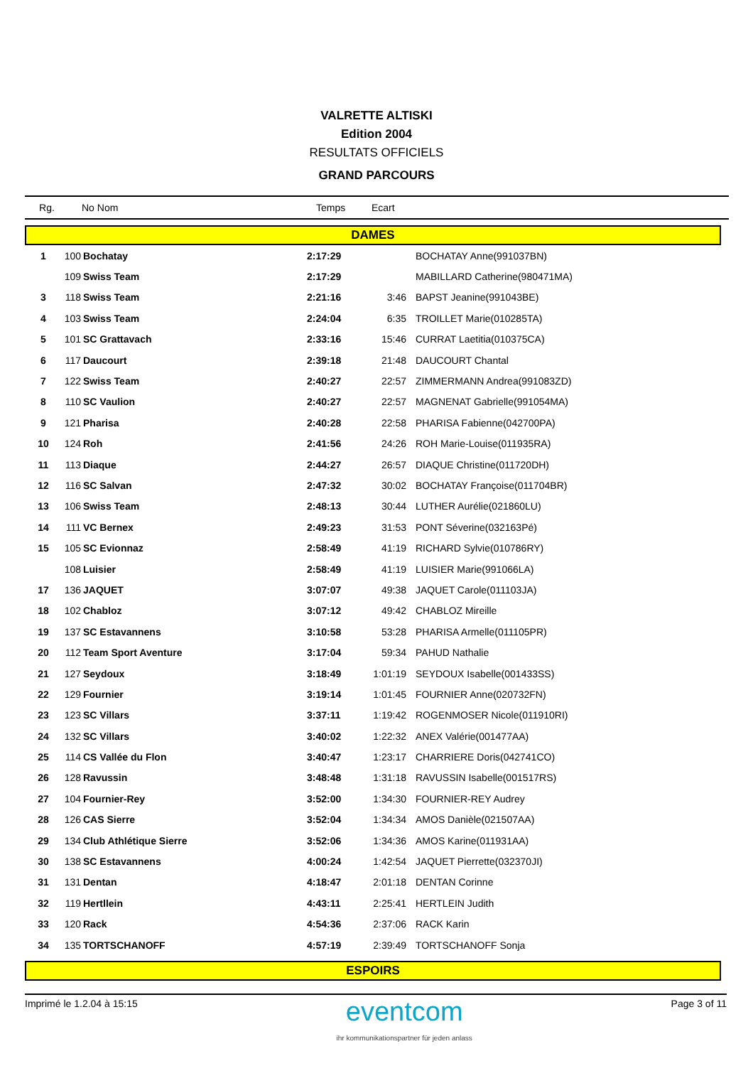VALRETTE ALTISKI
Edition 2004
RESULTATS OFFICIELS
GRAND PARCOURS
| Rg. | No Nom | Temps | Ecart |
| DAMES | | | | | |
| 1 | 100 | Bochatay | 2:17:29 | | BOCHATAY Anne(991037BN) |
| | 109 | Swiss Team | 2:17:29 | | MABILLARD Catherine(980471MA) |
| 3 | 118 | Swiss Team | 2:21:16 | 3:46 | BAPST Jeanine(991043BE) |
| 4 | 103 | Swiss Team | 2:24:04 | 6:35 | TROILLET Marie(010285TA) |
| 5 | 101 | SC Grattavach | 2:33:16 | 15:46 | CURRAT Laetitia(010375CA) |
| 6 | 117 | Daucourt | 2:39:18 | 21:48 | DAUCOURT Chantal |
| 7 | 122 | Swiss Team | 2:40:27 | 22:57 | ZIMMERMANN Andrea(991083ZD) |
| 8 | 110 | SC Vaulion | 2:40:27 | 22:57 | MAGNENAT Gabrielle(991054MA) |
| 9 | 121 | Pharisa | 2:40:28 | 22:58 | PHARISA Fabienne(042700PA) |
| 10 | 124 | Roh | 2:41:56 | 24:26 | ROH Marie-Louise(011935RA) |
| 11 | 113 | Diaque | 2:44:27 | 26:57 | DIAQUE Christine(011720DH) |
| 12 | 116 | SC Salvan | 2:47:32 | 30:02 | BOCHATAY Françoise(011704BR) |
| 13 | 106 | Swiss Team | 2:48:13 | 30:44 | LUTHER Aurélie(021860LU) |
| 14 | 111 | VC Bernex | 2:49:23 | 31:53 | PONT Séverine(032163Pé) |
| 15 | 105 | SC Evionnaz | 2:58:49 | 41:19 | RICHARD Sylvie(010786RY) |
| | 108 | Luisier | 2:58:49 | 41:19 | LUISIER Marie(991066LA) |
| 17 | 136 | JAQUET | 3:07:07 | 49:38 | JAQUET Carole(011103JA) |
| 18 | 102 | Chabloz | 3:07:12 | 49:42 | CHABLOZ Mireille |
| 19 | 137 | SC Estavannens | 3:10:58 | 53:28 | PHARISA Armelle(011105PR) |
| 20 | 112 | Team Sport Aventure | 3:17:04 | 59:34 | PAHUD Nathalie |
| 21 | 127 | Seydoux | 3:18:49 | 1:01:19 | SEYDOUX Isabelle(001433SS) |
| 22 | 129 | Fournier | 3:19:14 | 1:01:45 | FOURNIER Anne(020732FN) |
| 23 | 123 | SC Villars | 3:37:11 | 1:19:42 | ROGENMOSER Nicole(011910RI) |
| 24 | 132 | SC Villars | 3:40:02 | 1:22:32 | ANEX Valérie(001477AA) |
| 25 | 114 | CS Vallée du Flon | 3:40:47 | 1:23:17 | CHARRIERE Doris(042741CO) |
| 26 | 128 | Ravussin | 3:48:48 | 1:31:18 | RAVUSSIN Isabelle(001517RS) |
| 27 | 104 | Fournier-Rey | 3:52:00 | 1:34:30 | FOURNIER-REY Audrey |
| 28 | 126 | CAS Sierre | 3:52:04 | 1:34:34 | AMOS Danièle(021507AA) |
| 29 | 134 | Club Athlétique Sierre | 3:52:06 | 1:34:36 | AMOS Karine(011931AA) |
| 30 | 138 | SC Estavannens | 4:00:24 | 1:42:54 | JAQUET Pierrette(032370JI) |
| 31 | 131 | Dentan | 4:18:47 | 2:01:18 | DENTAN Corinne |
| 32 | 119 | Hertllein | 4:43:11 | 2:25:41 | HERTLEIN Judith |
| 33 | 120 | Rack | 4:54:36 | 2:37:06 | RACK Karin |
| 34 | 135 | TORTSCHANOFF | 4:57:19 | 2:39:49 | TORTSCHANOFF Sonja |
| ESPOIRS | | | | | |
Imprimé le 1.2.04 à 15:15
eventcom
ihr kommunikationspartner für jeden anlass
Page 3 of 11